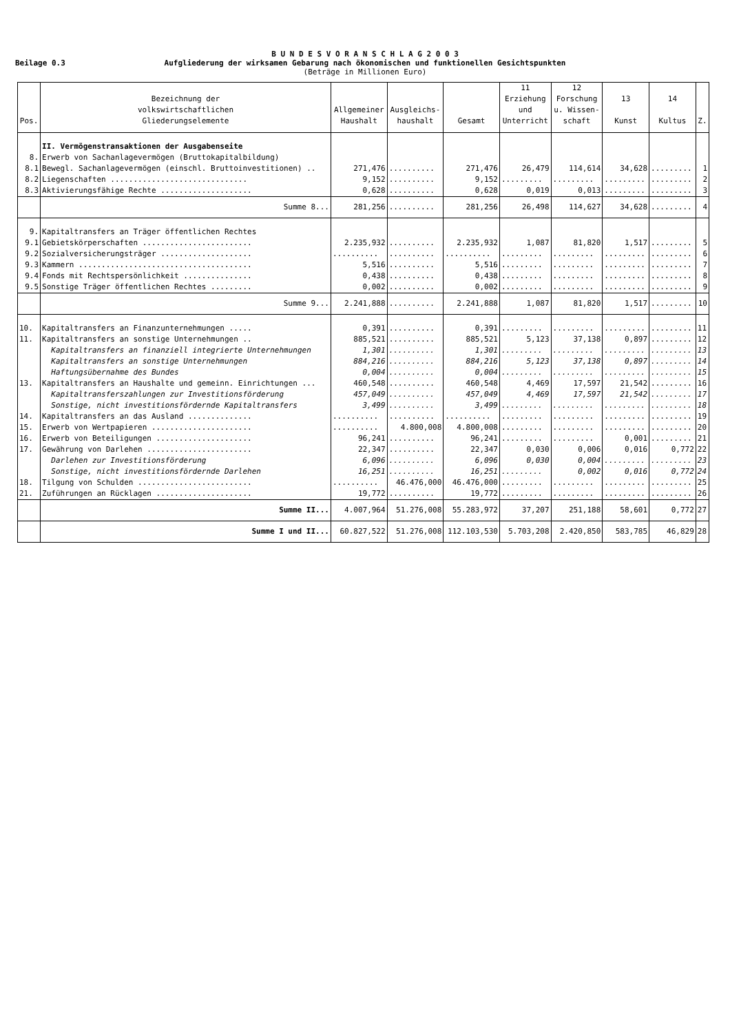Beilage 0.3
B U N D E S V O R A N S C H L A G 2 0 0 3
Aufgliederung der wirksamen Gebarung nach ökonomischen und funktionellen Gesichtspunkten
(Beträge in Millionen Euro)
| Pos. | Bezeichnung der volkswirtschaftlichen Gliederungselemente | Allgemeiner Haushalt | Ausgleichs- haushalt | Gesamt | 11 Erziehung und Unterricht | 12 Forschung u. Wissen- schaft | 13 Kunst | 14 Kultus | Z. |
| --- | --- | --- | --- | --- | --- | --- | --- | --- | --- |
| | II. Vermögenstransaktionen der Ausgabenseite | | | | | | | | |
| 8. | Erwerb von Sachanlagevermögen (Bruttokapitalbildung) | | | | | | | | |
| 8.1 | Bewegl. Sachanlagevermögen (einschl. Bruttoinvestitionen) .. | 271,476 | .......... | 271,476 | 26,479 | 114,614 | 34,628 | ......... | 1 |
| 8.2 | Liegenschaften .............................. | 9,152 | .......... | 9,152 | ......... | ......... | ......... | ......... | 2 |
| 8.3 | Aktivierungsfähige Rechte .................... | 0,628 | .......... | 0,628 | 0,019 | 0,013 | ......... | ......... | 3 |
| | Summe 8... | 281,256 | .......... | 281,256 | 26,498 | 114,627 | 34,628 | ......... | 4 |
| 9. | Kapitaltransfers an Träger öffentlichen Rechtes | | | | | | | | |
| 9.1 | Gebietskörperschaften ........................ | 2.235,932 | .......... | 2.235,932 | 1,087 | 81,820 | 1,517 | ......... | 5 |
| 9.2 | Sozialversicherungsträger .................... | .......... | .......... | .......... | ......... | ......... | ......... | ......... | 6 |
| 9.3 | Kammern ...................................... | 5,516 | .......... | 5,516 | ......... | ......... | ......... | ......... | 7 |
| 9.4 | Fonds mit Rechtspersönlichkeit ............... | 0,438 | .......... | 0,438 | ......... | ......... | ......... | ......... | 8 |
| 9.5 | Sonstige Träger öffentlichen Rechtes ......... | 0,002 | .......... | 0,002 | ......... | ......... | ......... | ......... | 9 |
| | Summe 9... | 2.241,888 | .......... | 2.241,888 | 1,087 | 81,820 | 1,517 | ......... | 10 |
| 10. | Kapitaltransfers an Finanzunternehmungen ..... | 0,391 | .......... | 0,391 | ......... | ......... | ......... | ......... | 11 |
| 11. | Kapitaltransfers an sonstige Unternehmungen .. | 885,521 | .......... | 885,521 | 5,123 | 37,138 | 0,897 | ......... | 12 |
| | Kapitaltransfers an finanziell integrierte Unternehmungen | 1,301 | .......... | 1,301 | ......... | ......... | ......... | ......... | 13 |
| | Kapitaltransfers an sonstige Unternehmungen | 884,216 | .......... | 884,216 | 5,123 | 37,138 | 0,897 | ......... | 14 |
| | Haftungsübernahme des Bundes | 0,004 | .......... | 0,004 | ......... | ......... | ......... | ......... | 15 |
| 13. | Kapitaltransfers an Haushalte und gemeinn. Einrichtungen ... | 460,548 | .......... | 460,548 | 4,469 | 17,597 | 21,542 | ......... | 16 |
| | Kapitaltransferszahlungen zur Investitionsförderung | 457,049 | .......... | 457,049 | 4,469 | 17,597 | 21,542 | ......... | 17 |
| | Sonstige, nicht investitionsfördernde Kapitaltransfers | 3,499 | .......... | 3,499 | ......... | ......... | ......... | ......... | 18 |
| 14. | Kapitaltransfers an das Ausland .............. | .......... | .......... | .......... | ......... | ......... | ......... | ......... | 19 |
| 15. | Erwerb von Wertpapieren ...................... | .......... | 4.800,008 | 4.800,008 | ......... | ......... | ......... | ......... | 20 |
| 16. | Erwerb von Beteiligungen ..................... | 96,241 | .......... | 96,241 | ......... | ......... | 0,001 | ......... | 21 |
| 17. | Gewährung von Darlehen ....................... | 22,347 | .......... | 22,347 | 0,030 | 0,006 | 0,016 | 0,772 | 22 |
| | Darlehen zur Investitionsförderung | 6,096 | .......... | 6,096 | 0,030 | 0,004 | ......... | ......... | 23 |
| | Sonstige, nicht investitionsfördernde Darlehen | 16,251 | .......... | 16,251 | ......... | 0,002 | 0,016 | 0,772 | 24 |
| 18. | Tilgung von Schulden ......................... | .......... | 46.476,000 | 46.476,000 | ......... | ......... | ......... | ......... | 25 |
| 21. | Zuführungen an Rücklagen ..................... | 19,772 | .......... | 19,772 | ......... | ......... | ......... | ......... | 26 |
| | Summe II... | 4.007,964 | 51.276,008 | 55.283,972 | 37,207 | 251,188 | 58,601 | 0,772 | 27 |
| | Summe I und II... | 60.827,522 | 51.276,008 | 112.103,530 | 5.703,208 | 2.420,850 | 583,785 | 46,829 | 28 |